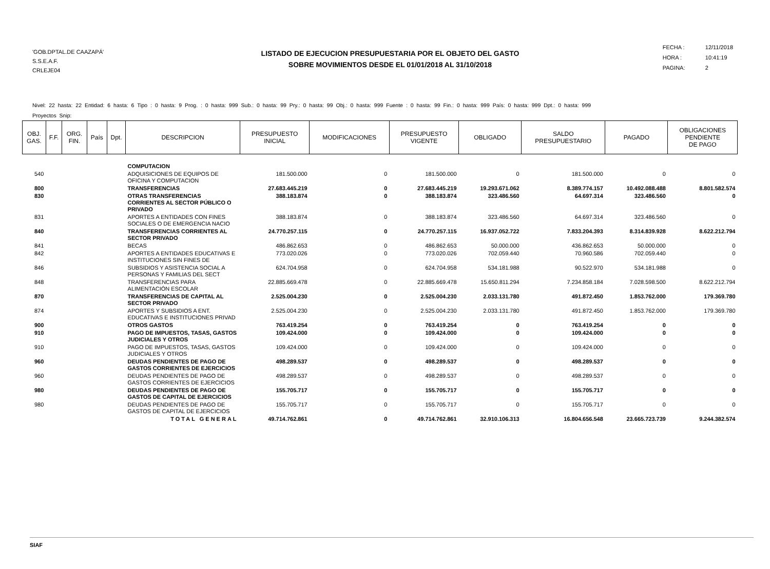'GOB.DPTAL.DE CAAZAPÁ'
S.S.E.A.F.
CRLEJE04
LISTADO DE EJECUCION PRESUPUESTARIA POR EL OBJETO DEL GASTO
SOBRE MOVIMIENTOS DESDE EL 01/01/2018 AL 31/10/2018
FECHA : 12/11/2018
HORA : 10:41:19
PAGINA: 2
Nivel: 22 hasta: 22 Entidad: 6 hasta: 6 Tipo : 0 hasta: 9 Prog. : 0 hasta: 999 Sub.: 0 hasta: 99 Pry.: 0 hasta: 99 Obj.: 0 hasta: 999 Fuente : 0 hasta: 99 Fin.: 0 hasta: 999 País: 0 hasta: 999 Dpt.: 0 hasta: 999
Proyectos Snip:
| OBJ. GAS. | F.F. | ORG. FIN. | País | Dpt. | DESCRIPCION | PRESUPUESTO INICIAL | MODIFICACIONES | PRESUPUESTO VIGENTE | OBLIGADO | SALDO PRESUPUESTARIO | PAGADO | OBLIGACIONES PENDIENTE DE PAGO |
| --- | --- | --- | --- | --- | --- | --- | --- | --- | --- | --- | --- | --- |
| | | | | | COMPUTACION | | | | | | | |
| 540 | | | | | ADQUISICIONES DE EQUIPOS DE OFICINA Y COMPUTACION | 181.500.000 | 0 | 181.500.000 | 0 | 181.500.000 | 0 | 0 |
| 800 | | | | | TRANSFERENCIAS | 27.683.445.219 | 0 | 27.683.445.219 | 19.293.671.062 | 8.389.774.157 | 10.492.088.488 | 8.801.582.574 |
| 830 | | | | | OTRAS TRANSFERENCIAS CORRIENTES AL SECTOR PÚBLICO O PRIVADO | 388.183.874 | 0 | 388.183.874 | 323.486.560 | 64.697.314 | 323.486.560 | 0 |
| 831 | | | | | APORTES A ENTIDADES CON FINES SOCIALES O DE EMERGENCIA NACIO | 388.183.874 | 0 | 388.183.874 | 323.486.560 | 64.697.314 | 323.486.560 | 0 |
| 840 | | | | | TRANSFERENCIAS CORRIENTES AL SECTOR PRIVADO | 24.770.257.115 | 0 | 24.770.257.115 | 16.937.052.722 | 7.833.204.393 | 8.314.839.928 | 8.622.212.794 |
| 841 | | | | | BECAS | 486.862.653 | 0 | 486.862.653 | 50.000.000 | 436.862.653 | 50.000.000 | 0 |
| 842 | | | | | APORTES A ENTIDADES EDUCATIVAS E INSTITUCIONES SIN FINES DE | 773.020.026 | 0 | 773.020.026 | 702.059.440 | 70.960.586 | 702.059.440 | 0 |
| 846 | | | | | SUBSIDIOS Y ASISTENCIA SOCIAL A PERSONAS Y FAMILIAS DEL SECT | 624.704.958 | 0 | 624.704.958 | 534.181.988 | 90.522.970 | 534.181.988 | 0 |
| 848 | | | | | TRANSFERENCIAS PARA ALIMENTACIÓN ESCOLAR | 22.885.669.478 | 0 | 22.885.669.478 | 15.650.811.294 | 7.234.858.184 | 7.028.598.500 | 8.622.212.794 |
| 870 | | | | | TRANSFERENCIAS DE CAPITAL AL SECTOR PRIVADO | 2.525.004.230 | 0 | 2.525.004.230 | 2.033.131.780 | 491.872.450 | 1.853.762.000 | 179.369.780 |
| 874 | | | | | APORTES Y SUBSIDIOS A ENT. EDUCATIVAS E INSTITUCIONES PRIVAD | 2.525.004.230 | 0 | 2.525.004.230 | 2.033.131.780 | 491.872.450 | 1.853.762.000 | 179.369.780 |
| 900 | | | | | OTROS GASTOS | 763.419.254 | 0 | 763.419.254 | 0 | 763.419.254 | 0 | 0 |
| 910 | | | | | PAGO DE IMPUESTOS, TASAS, GASTOS JUDICIALES Y OTROS | 109.424.000 | 0 | 109.424.000 | 0 | 109.424.000 | 0 | 0 |
| 910 | | | | | PAGO DE IMPUESTOS, TASAS, GASTOS JUDICIALES Y OTROS | 109.424.000 | 0 | 109.424.000 | 0 | 109.424.000 | 0 | 0 |
| 960 | | | | | DEUDAS PENDIENTES DE PAGO DE GASTOS CORRIENTES DE EJERCICIOS | 498.289.537 | 0 | 498.289.537 | 0 | 498.289.537 | 0 | 0 |
| 960 | | | | | DEUDAS PENDIENTES DE PAGO DE GASTOS CORRIENTES DE EJERCICIOS | 498.289.537 | 0 | 498.289.537 | 0 | 498.289.537 | 0 | 0 |
| 980 | | | | | DEUDAS PENDIENTES DE PAGO DE GASTOS DE CAPITAL DE EJERCICIOS | 155.705.717 | 0 | 155.705.717 | 0 | 155.705.717 | 0 | 0 |
| 980 | | | | | DEUDAS PENDIENTES DE PAGO DE GASTOS DE CAPITAL DE EJERCICIOS | 155.705.717 | 0 | 155.705.717 | 0 | 155.705.717 | 0 | 0 |
| | | | | | TOTAL GENERAL | 49.714.762.861 | 0 | 49.714.762.861 | 32.910.106.313 | 16.804.656.548 | 23.665.723.739 | 9.244.382.574 |
SIAF